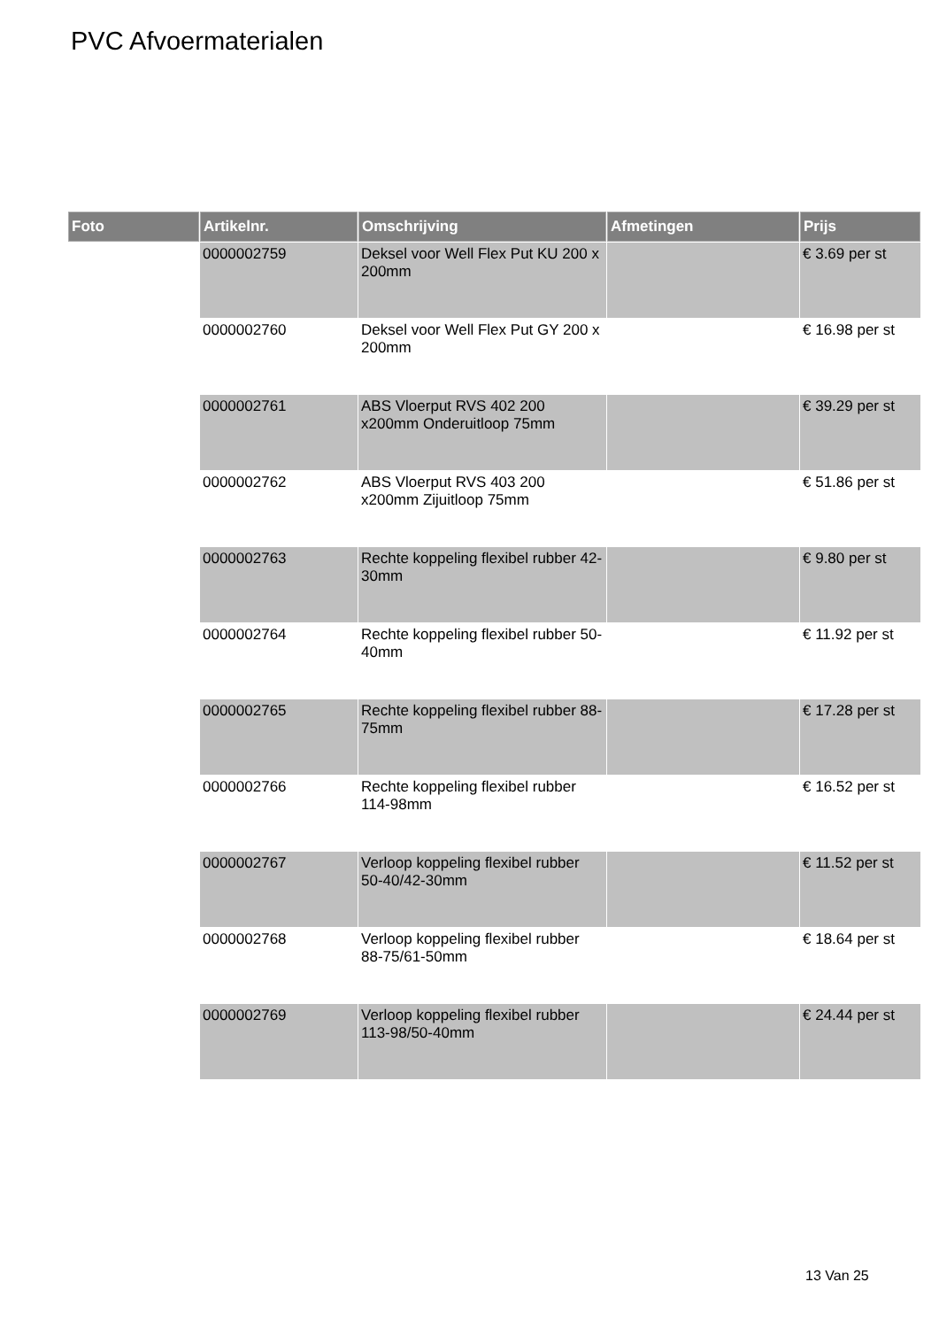PVC Afvoermaterialen
| Foto | Artikelnr. | Omschrijving | Afmetingen | Prijs |
| --- | --- | --- | --- | --- |
| | 0000002759 | Deksel voor Well Flex Put KU 200 x 200mm | | € 3.69 per st |
| | 0000002760 | Deksel voor Well Flex Put GY 200 x 200mm | | € 16.98 per st |
| | 0000002761 | ABS Vloerput RVS 402 200 x200mm Onderuitloop 75mm | | € 39.29 per st |
| | 0000002762 | ABS Vloerput RVS 403 200 x200mm Zijuitloop 75mm | | € 51.86 per st |
| | 0000002763 | Rechte koppeling flexibel rubber 42-30mm | | € 9.80 per st |
| | 0000002764 | Rechte koppeling flexibel rubber 50-40mm | | € 11.92 per st |
| | 0000002765 | Rechte koppeling flexibel rubber 88-75mm | | € 17.28 per st |
| | 0000002766 | Rechte koppeling flexibel rubber 114-98mm | | € 16.52 per st |
| | 0000002767 | Verloop koppeling flexibel rubber 50-40/42-30mm | | € 11.52 per st |
| | 0000002768 | Verloop koppeling flexibel rubber 88-75/61-50mm | | € 18.64 per st |
| | 0000002769 | Verloop koppeling flexibel rubber 113-98/50-40mm | | € 24.44 per st |
13 Van 25